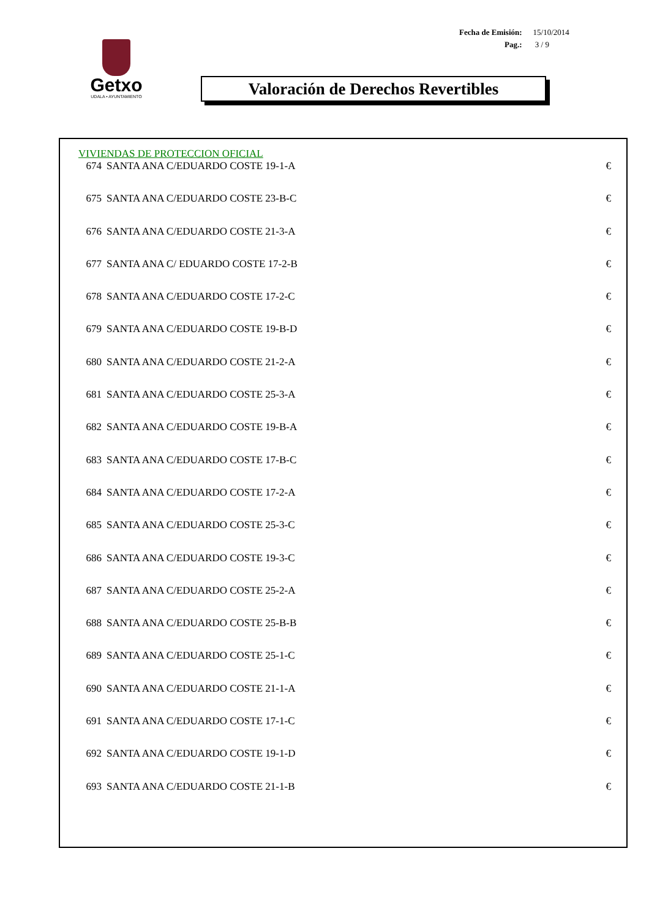| Fecha de Emisión: | 15/10/2014 |
| Pag.: | 3 / 9 |
Getxo
UDALA • AYUNTAMIENTO
Valoración de Derechos Revertibles
VIVIENDAS DE PROTECCION OFICIAL
| 674 | SANTA ANA C/EDUARDO COSTE 19-1-A | € |
| 675 | SANTA ANA C/EDUARDO COSTE 23-B-C | € |
| 676 | SANTA ANA C/EDUARDO COSTE 21-3-A | € |
| 677 | SANTA ANA C/ EDUARDO COSTE 17-2-B | € |
| 678 | SANTA ANA C/EDUARDO COSTE 17-2-C | € |
| 679 | SANTA ANA C/EDUARDO COSTE 19-B-D | € |
| 680 | SANTA ANA C/EDUARDO COSTE 21-2-A | € |
| 681 | SANTA ANA C/EDUARDO COSTE 25-3-A | € |
| 682 | SANTA ANA C/EDUARDO COSTE 19-B-A | € |
| 683 | SANTA ANA C/EDUARDO COSTE 17-B-C | € |
| 684 | SANTA ANA C/EDUARDO COSTE 17-2-A | € |
| 685 | SANTA ANA C/EDUARDO COSTE 25-3-C | € |
| 686 | SANTA ANA C/EDUARDO COSTE 19-3-C | € |
| 687 | SANTA ANA C/EDUARDO COSTE 25-2-A | € |
| 688 | SANTA ANA C/EDUARDO COSTE 25-B-B | € |
| 689 | SANTA ANA C/EDUARDO COSTE 25-1-C | € |
| 690 | SANTA ANA C/EDUARDO COSTE 21-1-A | € |
| 691 | SANTA ANA C/EDUARDO COSTE 17-1-C | € |
| 692 | SANTA ANA C/EDUARDO COSTE 19-1-D | € |
| 693 | SANTA ANA C/EDUARDO COSTE 21-1-B | € |